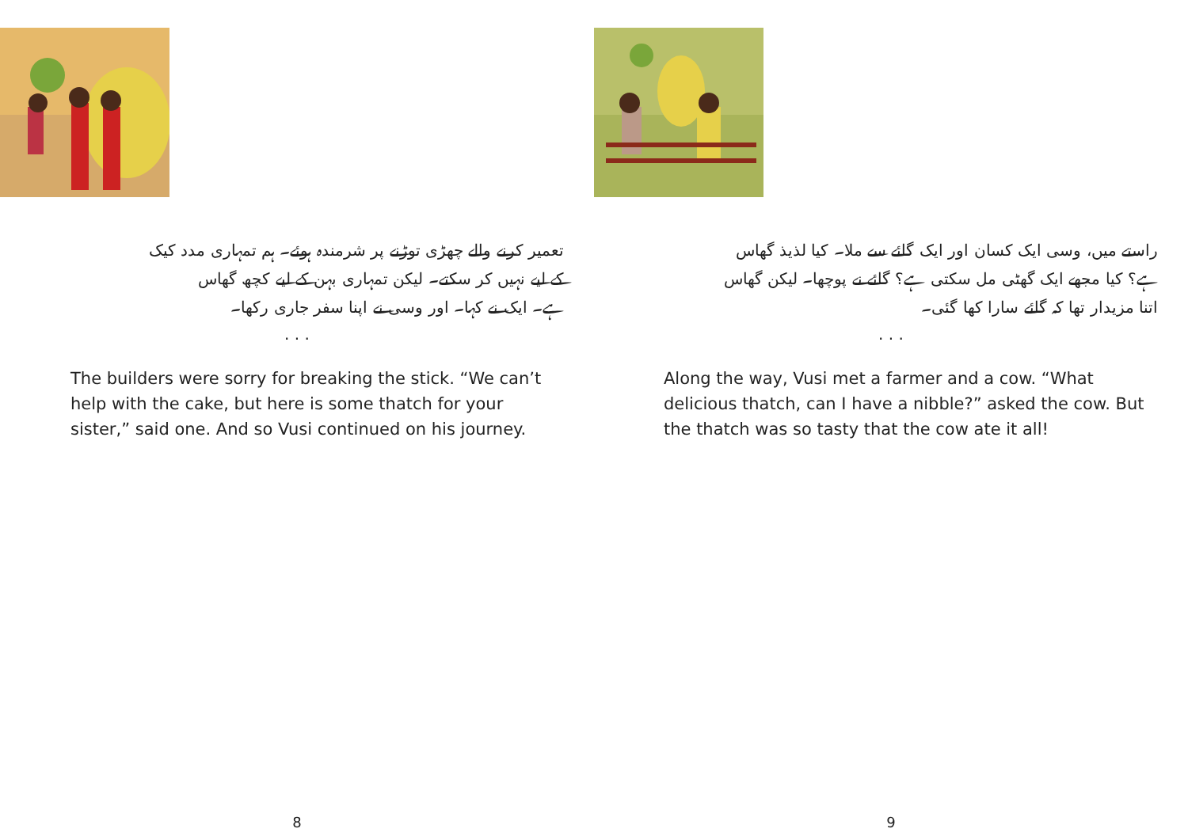تعمیر کرنے والے چھڑی توڑنے پر شرمندہ ہوئے۔ ہم تمہاری مدد کیک
کے لیے نہیں کر سکتے۔ لیکن تمہاری بہن کے لیے کچھ گھاس
ہے۔ ایک نے کہا۔ اور وسی نے اپنا سفر جاری رکھا۔
. . .
The builders were sorry for breaking the stick. “We can’t help with the cake, but here is some thatch for your sister,” said one. And so Vusi continued on his journey.
8
راستے میں، وسی ایک کسان اور ایک گائے سے ملا۔ کیا لذیذ گھاس
ہے؟ کیا مجھے ایک گھٹی مل سکتی ہے؟ گائے نے پوچھا۔ لیکن گھاس
اتنا مزیدار تھا کہ گائے سارا کھا گئی۔
. . .
Along the way, Vusi met a farmer and a cow. “What delicious thatch, can I have a nibble?” asked the cow. But the thatch was so tasty that the cow ate it all!
9